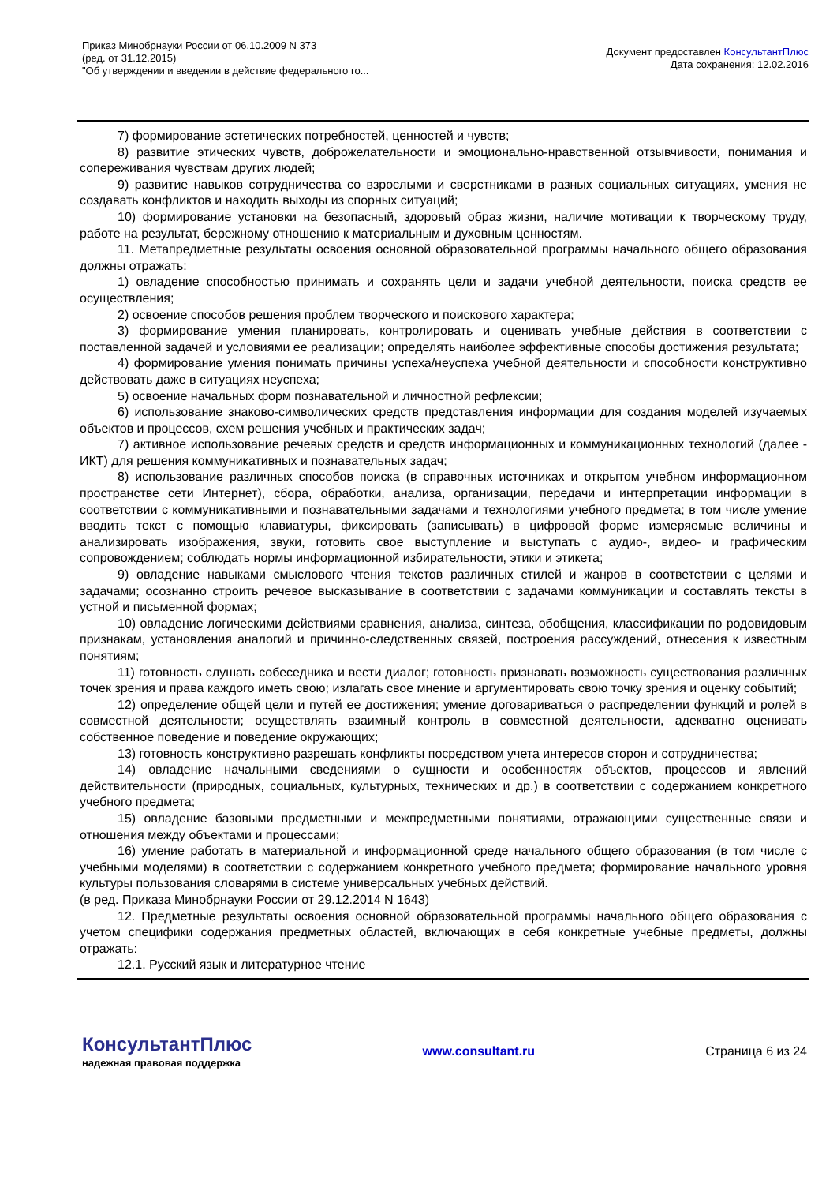Приказ Минобрнауки России от 06.10.2009 N 373
(ред. от 31.12.2015)
"Об утверждении и введении в действие федерального го...
Документ предоставлен КонсультантПлюс
Дата сохранения: 12.02.2016
7) формирование эстетических потребностей, ценностей и чувств;
8) развитие этических чувств, доброжелательности и эмоционально-нравственной отзывчивости, понимания и сопереживания чувствам других людей;
9) развитие навыков сотрудничества со взрослыми и сверстниками в разных социальных ситуациях, умения не создавать конфликтов и находить выходы из спорных ситуаций;
10) формирование установки на безопасный, здоровый образ жизни, наличие мотивации к творческому труду, работе на результат, бережному отношению к материальным и духовным ценностям.
11. Метапредметные результаты освоения основной образовательной программы начального общего образования должны отражать:
1) овладение способностью принимать и сохранять цели и задачи учебной деятельности, поиска средств ее осуществления;
2) освоение способов решения проблем творческого и поискового характера;
3) формирование умения планировать, контролировать и оценивать учебные действия в соответствии с поставленной задачей и условиями ее реализации; определять наиболее эффективные способы достижения результата;
4) формирование умения понимать причины успеха/неуспеха учебной деятельности и способности конструктивно действовать даже в ситуациях неуспеха;
5) освоение начальных форм познавательной и личностной рефлексии;
6) использование знаково-символических средств представления информации для создания моделей изучаемых объектов и процессов, схем решения учебных и практических задач;
7) активное использование речевых средств и средств информационных и коммуникационных технологий (далее - ИКТ) для решения коммуникативных и познавательных задач;
8) использование различных способов поиска (в справочных источниках и открытом учебном информационном пространстве сети Интернет), сбора, обработки, анализа, организации, передачи и интерпретации информации в соответствии с коммуникативными и познавательными задачами и технологиями учебного предмета; в том числе умение вводить текст с помощью клавиатуры, фиксировать (записывать) в цифровой форме измеряемые величины и анализировать изображения, звуки, готовить свое выступление и выступать с аудио-, видео- и графическим сопровождением; соблюдать нормы информационной избирательности, этики и этикета;
9) овладение навыками смыслового чтения текстов различных стилей и жанров в соответствии с целями и задачами; осознанно строить речевое высказывание в соответствии с задачами коммуникации и составлять тексты в устной и письменной формах;
10) овладение логическими действиями сравнения, анализа, синтеза, обобщения, классификации по родовидовым признакам, установления аналогий и причинно-следственных связей, построения рассуждений, отнесения к известным понятиям;
11) готовность слушать собеседника и вести диалог; готовность признавать возможность существования различных точек зрения и права каждого иметь свою; излагать свое мнение и аргументировать свою точку зрения и оценку событий;
12) определение общей цели и путей ее достижения; умение договариваться о распределении функций и ролей в совместной деятельности; осуществлять взаимный контроль в совместной деятельности, адекватно оценивать собственное поведение и поведение окружающих;
13) готовность конструктивно разрешать конфликты посредством учета интересов сторон и сотрудничества;
14) овладение начальными сведениями о сущности и особенностях объектов, процессов и явлений действительности (природных, социальных, культурных, технических и др.) в соответствии с содержанием конкретного учебного предмета;
15) овладение базовыми предметными и межпредметными понятиями, отражающими существенные связи и отношения между объектами и процессами;
16) умение работать в материальной и информационной среде начального общего образования (в том числе с учебными моделями) в соответствии с содержанием конкретного учебного предмета; формирование начального уровня культуры пользования словарями в системе универсальных учебных действий.
(в ред. Приказа Минобрнауки России от 29.12.2014 N 1643)
12. Предметные результаты освоения основной образовательной программы начального общего образования с учетом специфики содержания предметных областей, включающих в себя конкретные учебные предметы, должны отражать:
12.1. Русский язык и литературное чтение
КонсультантПлюс
надежная правовая поддержка
www.consultant.ru Страница 6 из 24